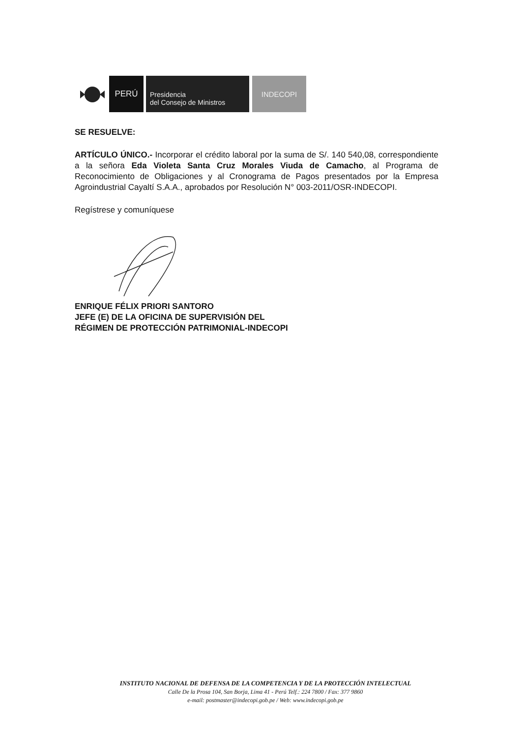PERÚ
Presidencia
del Consejo de Ministros
INDECOPI
SE RESUELVE:
ARTÍCULO ÚNICO.- Incorporar el crédito laboral por la suma de S/. 140 540,08, correspondiente a la señora Eda Violeta Santa Cruz Morales Viuda de Camacho, al Programa de Reconocimiento de Obligaciones y al Cronograma de Pagos presentados por la Empresa Agroindustrial Cayaltí S.A.A., aprobados por Resolución N° 003-2011/OSR-INDECOPI.
Regístrese y comuníquese
ENRIQUE FÉLIX PRIORI SANTORO
JEFE (E) DE LA OFICINA DE SUPERVISIÓN DEL
RÉGIMEN DE PROTECCIÓN PATRIMONIAL-INDECOPI
INSTITUTO NACIONAL DE DEFENSA DE LA COMPETENCIA Y DE LA PROTECCIÓN INTELECTUAL
Calle De la Prosa 104, San Borja, Lima 41 - Perú Telf.: 224 7800 / Fax: 377 9860
e-mail: postmaster@indecopi.gob.pe / Web: www.indecopi.gob.pe